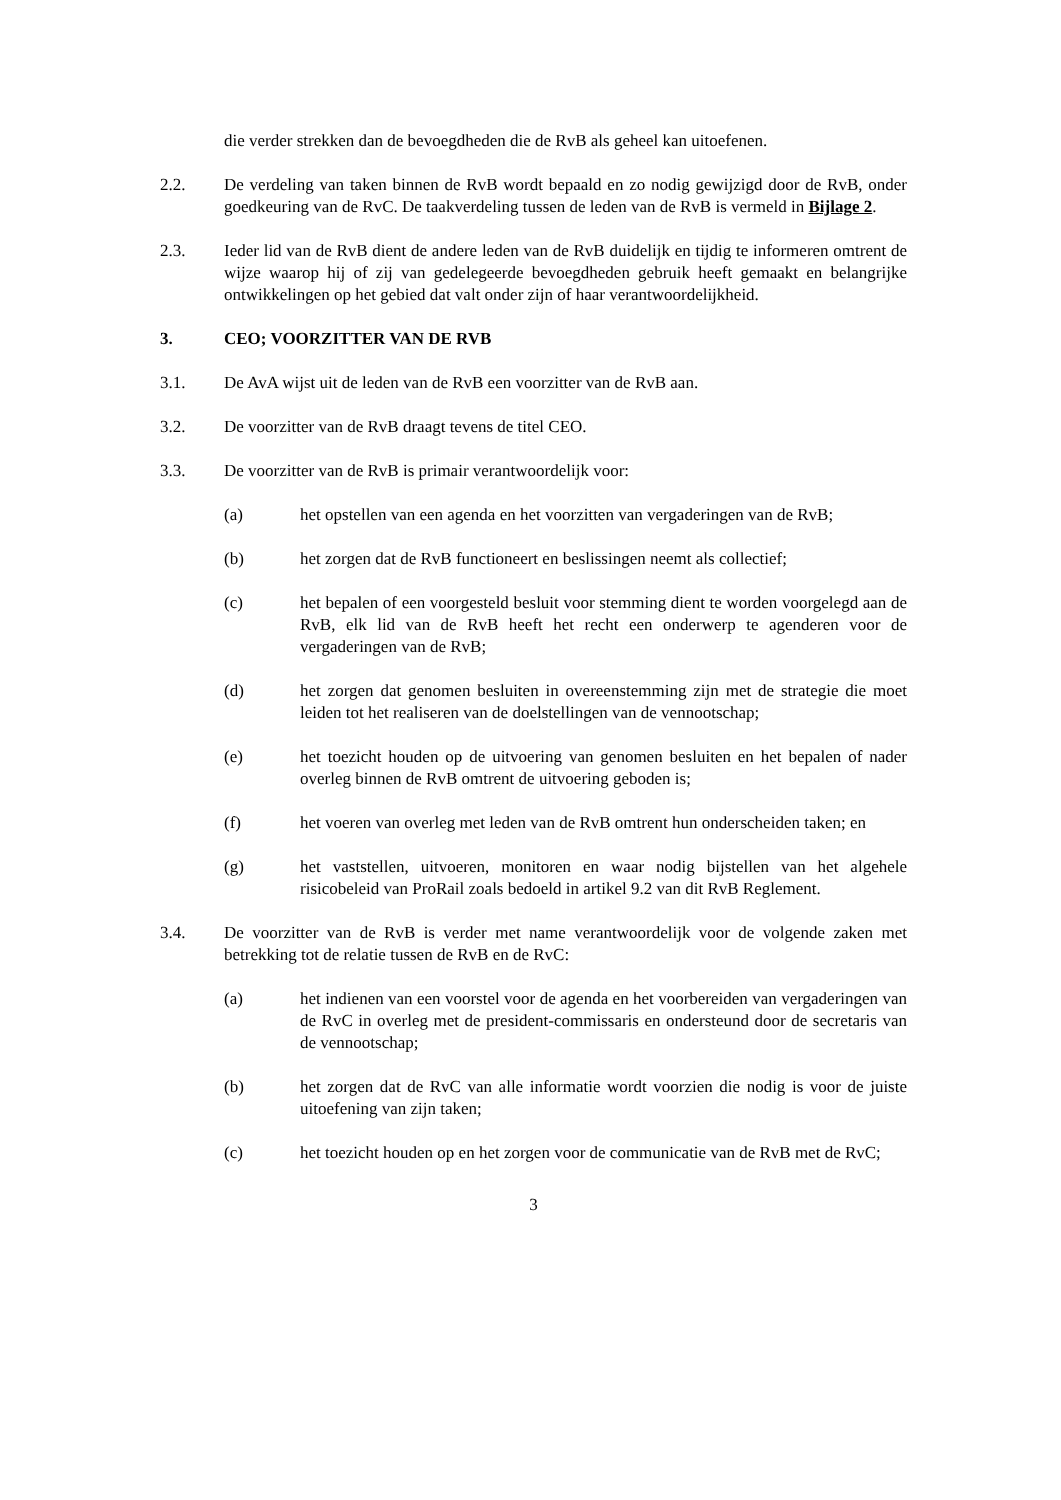die verder strekken dan de bevoegdheden die de RvB als geheel kan uitoefenen.
2.2. De verdeling van taken binnen de RvB wordt bepaald en zo nodig gewijzigd door de RvB, onder goedkeuring van de RvC. De taakverdeling tussen de leden van de RvB is vermeld in Bijlage 2.
2.3. Ieder lid van de RvB dient de andere leden van de RvB duidelijk en tijdig te informeren omtrent de wijze waarop hij of zij van gedelegeerde bevoegdheden gebruik heeft gemaakt en belangrijke ontwikkelingen op het gebied dat valt onder zijn of haar verantwoordelijkheid.
3. CEO; VOORZITTER VAN DE RVB
3.1. De AvA wijst uit de leden van de RvB een voorzitter van de RvB aan.
3.2. De voorzitter van de RvB draagt tevens de titel CEO.
3.3. De voorzitter van de RvB is primair verantwoordelijk voor:
(a) het opstellen van een agenda en het voorzitten van vergaderingen van de RvB;
(b) het zorgen dat de RvB functioneert en beslissingen neemt als collectief;
(c) het bepalen of een voorgesteld besluit voor stemming dient te worden voorgelegd aan de RvB, elk lid van de RvB heeft het recht een onderwerp te agenderen voor de vergaderingen van de RvB;
(d) het zorgen dat genomen besluiten in overeenstemming zijn met de strategie die moet leiden tot het realiseren van de doelstellingen van de vennootschap;
(e) het toezicht houden op de uitvoering van genomen besluiten en het bepalen of nader overleg binnen de RvB omtrent de uitvoering geboden is;
(f) het voeren van overleg met leden van de RvB omtrent hun onderscheiden taken; en
(g) het vaststellen, uitvoeren, monitoren en waar nodig bijstellen van het algehele risicobeleid van ProRail zoals bedoeld in artikel 9.2 van dit RvB Reglement.
3.4. De voorzitter van de RvB is verder met name verantwoordelijk voor de volgende zaken met betrekking tot de relatie tussen de RvB en de RvC:
(a) het indienen van een voorstel voor de agenda en het voorbereiden van vergaderingen van de RvC in overleg met de president-commissaris en ondersteund door de secretaris van de vennootschap;
(b) het zorgen dat de RvC van alle informatie wordt voorzien die nodig is voor de juiste uitoefening van zijn taken;
(c) het toezicht houden op en het zorgen voor de communicatie van de RvB met de RvC;
3